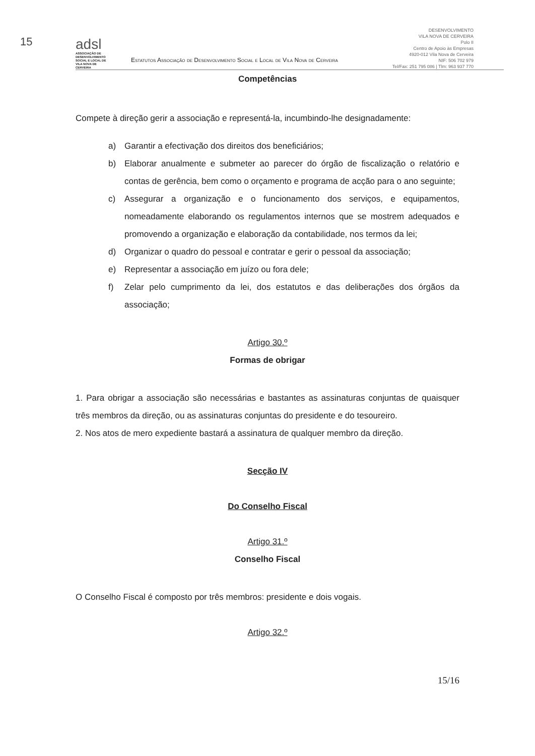15
adsl
ASSOCIAÇÃO DE DESENVOLVIMENTO SOCIAL E LOCAL DE VILA NOVA DE CERVEIRA
Estatutos Associação de Desenvolvimento Social e Local de Vila Nova de Cerveira
DESENVOLVIMENTO
VILA NOVA DE CERVEIRA
Polo II
Centro de Apoio às Empresas
4920-012 Vila Nova de Cerveira
NIF: 506 702 979
Tel/Fax: 251 795 086 | Tlm: 963 937 770
Competências
Compete à direção gerir a associação e representá-la, incumbindo-lhe designadamente:
a) Garantir a efectivação dos direitos dos beneficiários;
b) Elaborar anualmente e submeter ao parecer do órgão de fiscalização o relatório e contas de gerência, bem como o orçamento e programa de acção para o ano seguinte;
c) Assegurar a organização e o funcionamento dos serviços, e equipamentos, nomeadamente elaborando os regulamentos internos que se mostrem adequados e promovendo a organização e elaboração da contabilidade, nos termos da lei;
d) Organizar o quadro do pessoal e contratar e gerir o pessoal da associação;
e) Representar a associação em juízo ou fora dele;
f) Zelar pelo cumprimento da lei, dos estatutos e das deliberações dos órgãos da associação;
Artigo 30.º
Formas de obrigar
1. Para obrigar a associação são necessárias e bastantes as assinaturas conjuntas de quaisquer três membros da direção, ou as assinaturas conjuntas do presidente e do tesoureiro.
2. Nos atos de mero expediente bastará a assinatura de qualquer membro da direção.
Secção IV
Do Conselho Fiscal
Artigo 31.º
Conselho Fiscal
O Conselho Fiscal é composto por três membros: presidente e dois vogais.
Artigo 32.º
15/16